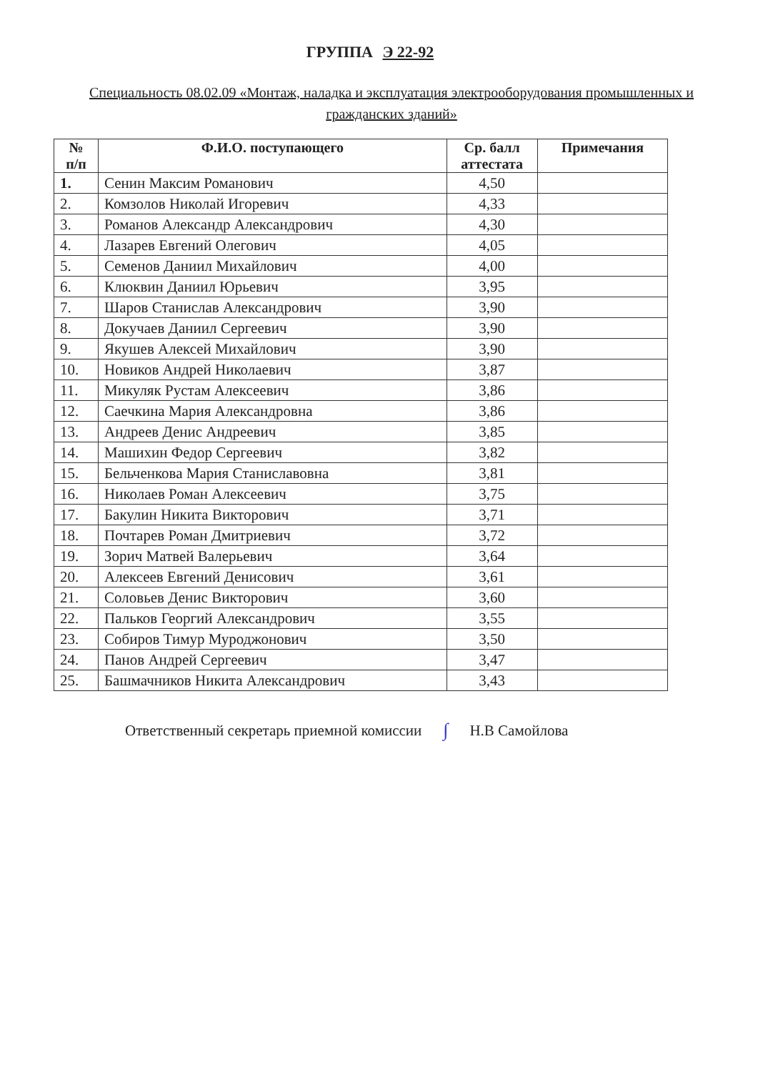ГРУППА Э 22-92
Специальность 08.02.09 «Монтаж, наладка и эксплуатация электрооборудования промышленных и гражданских зданий»
| № п/п | Ф.И.О. поступающего | Ср. балл аттестата | Примечания |
| --- | --- | --- | --- |
| 1. | Сенин Максим Романович | 4,50 | |
| 2. | Комзолов Николай Игоревич | 4,33 | |
| 3. | Романов Александр Александрович | 4,30 | |
| 4. | Лазарев Евгений Олегович | 4,05 | |
| 5. | Семенов Даниил Михайлович | 4,00 | |
| 6. | Клюквин Даниил Юрьевич | 3,95 | |
| 7. | Шаров Станислав Александрович | 3,90 | |
| 8. | Докучаев Даниил Сергеевич | 3,90 | |
| 9. | Якушев Алексей Михайлович | 3,90 | |
| 10. | Новиков Андрей Николаевич | 3,87 | |
| 11. | Микуляк Рустам Алексеевич | 3,86 | |
| 12. | Саечкина Мария Александровна | 3,86 | |
| 13. | Андреев Денис Андреевич | 3,85 | |
| 14. | Машихин Федор Сергеевич | 3,82 | |
| 15. | Бельченкова Мария Станиславовна | 3,81 | |
| 16. | Николаев Роман Алексеевич | 3,75 | |
| 17. | Бакулин Никита Викторович | 3,71 | |
| 18. | Почтарев Роман Дмитриевич | 3,72 | |
| 19. | Зорич Матвей Валерьевич | 3,64 | |
| 20. | Алексеев Евгений Денисович | 3,61 | |
| 21. | Соловьев Денис Викторович | 3,60 | |
| 22. | Пальков Георгий Александрович | 3,55 | |
| 23. | Собиров Тимур Муроджонович | 3,50 | |
| 24. | Панов Андрей Сергеевич | 3,47 | |
| 25. | Башмачников Никита Александрович | 3,43 | |
Ответственный секретарь приемной комиссии ∫ Н.В Самойлова